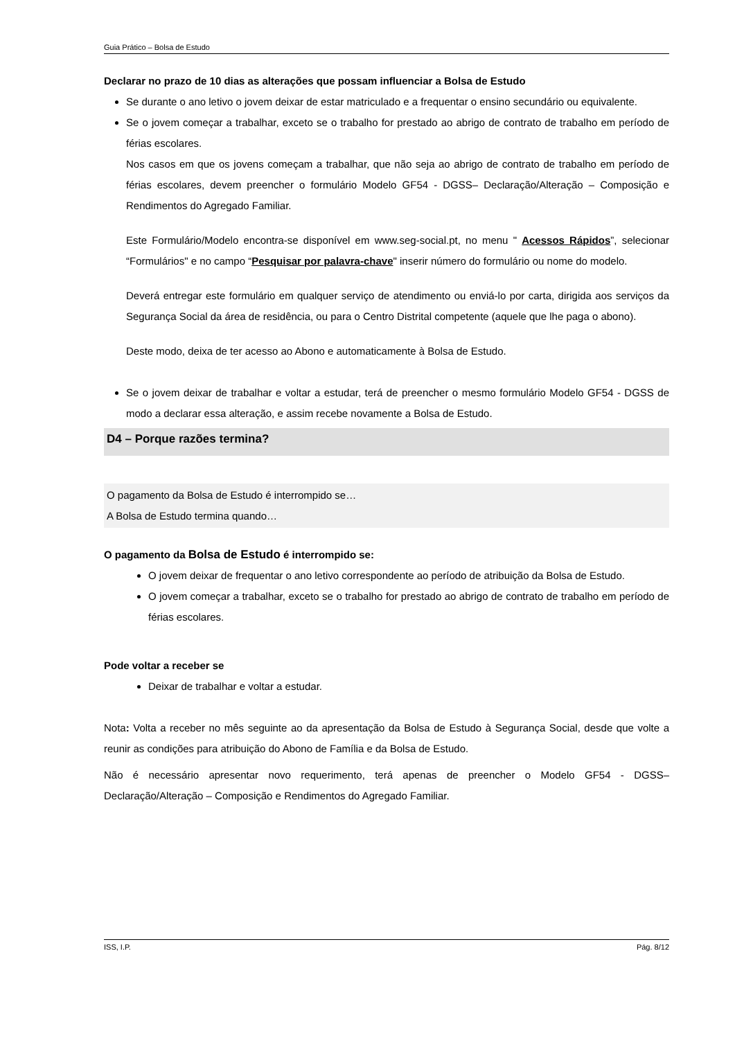Guia Prático – Bolsa de Estudo
Declarar no prazo de 10 dias as alterações que possam influenciar a Bolsa de Estudo
Se durante o ano letivo o jovem deixar de estar matriculado e a frequentar o ensino secundário ou equivalente.
Se o jovem começar a trabalhar, exceto se o trabalho for prestado ao abrigo de contrato de trabalho em período de férias escolares.
Nos casos em que os jovens começam a trabalhar, que não seja ao abrigo de contrato de trabalho em período de férias escolares, devem preencher o formulário Modelo GF54 - DGSS– Declaração/Alteração – Composição e Rendimentos do Agregado Familiar.
Este Formulário/Modelo encontra-se disponível em www.seg-social.pt, no menu " Acessos Rápidos”, selecionar “Formulários" e no campo “Pesquisar por palavra-chave" inserir número do formulário ou nome do modelo.
Deverá entregar este formulário em qualquer serviço de atendimento ou enviá-lo por carta, dirigida aos serviços da Segurança Social da área de residência, ou para o Centro Distrital competente (aquele que lhe paga o abono).
Deste modo, deixa de ter acesso ao Abono e automaticamente à Bolsa de Estudo.
Se o jovem deixar de trabalhar e voltar a estudar, terá de preencher o mesmo formulário Modelo GF54 - DGSS de modo a declarar essa alteração, e assim recebe novamente a Bolsa de Estudo.
D4 – Porque razões termina?
O pagamento da Bolsa de Estudo é interrompido se…
A Bolsa de Estudo termina quando…
O pagamento da Bolsa de Estudo é interrompido se:
O jovem deixar de frequentar o ano letivo correspondente ao período de atribuição da Bolsa de Estudo.
O jovem começar a trabalhar, exceto se o trabalho for prestado ao abrigo de contrato de trabalho em período de férias escolares.
Pode voltar a receber se
Deixar de trabalhar e voltar a estudar.
Nota: Volta a receber no mês seguinte ao da apresentação da Bolsa de Estudo à Segurança Social, desde que volte a reunir as condições para atribuição do Abono de Família e da Bolsa de Estudo.
Não é necessário apresentar novo requerimento, terá apenas de preencher o Modelo GF54 - DGSS– Declaração/Alteração – Composição e Rendimentos do Agregado Familiar.
ISS, I.P. Pág. 8/12